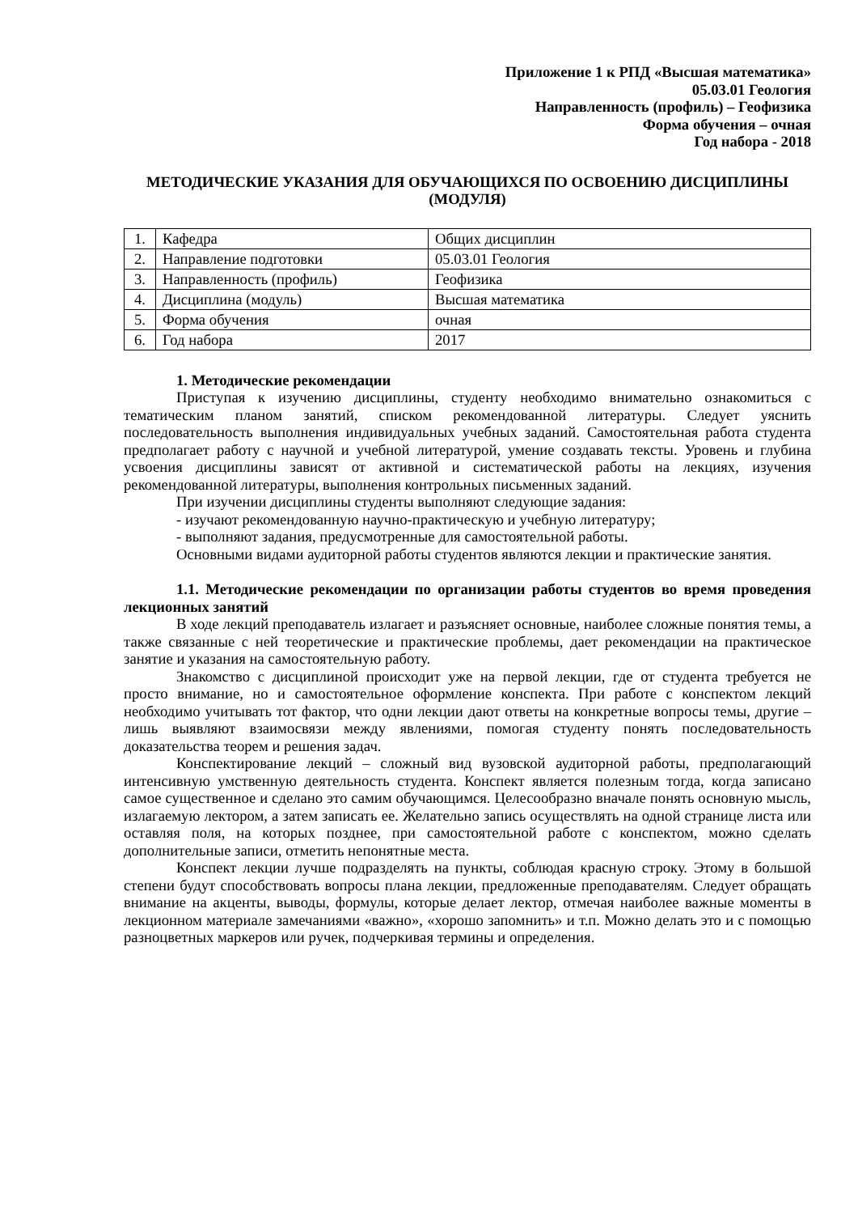Приложение 1 к РПД «Высшая математика»
05.03.01 Геология
Направленность (профиль) – Геофизика
Форма обучения – очная
Год набора - 2018
МЕТОДИЧЕСКИЕ УКАЗАНИЯ ДЛЯ ОБУЧАЮЩИХСЯ ПО ОСВОЕНИЮ ДИСЦИПЛИНЫ (МОДУЛЯ)
| 1. | Кафедра | Общих дисциплин |
| 2. | Направление подготовки | 05.03.01 Геология |
| 3. | Направленность (профиль) | Геофизика |
| 4. | Дисциплина (модуль) | Высшая математика |
| 5. | Форма обучения | очная |
| 6. | Год набора | 2017 |
1. Методические рекомендации
Приступая к изучению дисциплины, студенту необходимо внимательно ознакомиться с тематическим планом занятий, списком рекомендованной литературы. Следует уяснить последовательность выполнения индивидуальных учебных заданий. Самостоятельная работа студента предполагает работу с научной и учебной литературой, умение создавать тексты. Уровень и глубина усвоения дисциплины зависят от активной и систематической работы на лекциях, изучения рекомендованной литературы, выполнения контрольных письменных заданий.
При изучении дисциплины студенты выполняют следующие задания:
- изучают рекомендованную научно-практическую и учебную литературу;
- выполняют задания, предусмотренные для самостоятельной работы.
Основными видами аудиторной работы студентов являются лекции и практические занятия.
1.1. Методические рекомендации по организации работы студентов во время проведения лекционных занятий
В ходе лекций преподаватель излагает и разъясняет основные, наиболее сложные понятия темы, а также связанные с ней теоретические и практические проблемы, дает рекомендации на практическое занятие и указания на самостоятельную работу.
Знакомство с дисциплиной происходит уже на первой лекции, где от студента требуется не просто внимание, но и самостоятельное оформление конспекта. При работе с конспектом лекций необходимо учитывать тот фактор, что одни лекции дают ответы на конкретные вопросы темы, другие – лишь выявляют взаимосвязи между явлениями, помогая студенту понять последовательность доказательства теорем и решения задач.
Конспектирование лекций – сложный вид вузовской аудиторной работы, предполагающий интенсивную умственную деятельность студента. Конспект является полезным тогда, когда записано самое существенное и сделано это самим обучающимся. Целесообразно вначале понять основную мысль, излагаемую лектором, а затем записать ее. Желательно запись осуществлять на одной странице листа или оставляя поля, на которых позднее, при самостоятельной работе с конспектом, можно сделать дополнительные записи, отметить непонятные места.
Конспект лекции лучше подразделять на пункты, соблюдая красную строку. Этому в большой степени будут способствовать вопросы плана лекции, предложенные преподавателям. Следует обращать внимание на акценты, выводы, формулы, которые делает лектор, отмечая наиболее важные моменты в лекционном материале замечаниями «важно», «хорошо запомнить» и т.п. Можно делать это и с помощью разноцветных маркеров или ручек, подчеркивая термины и определения.